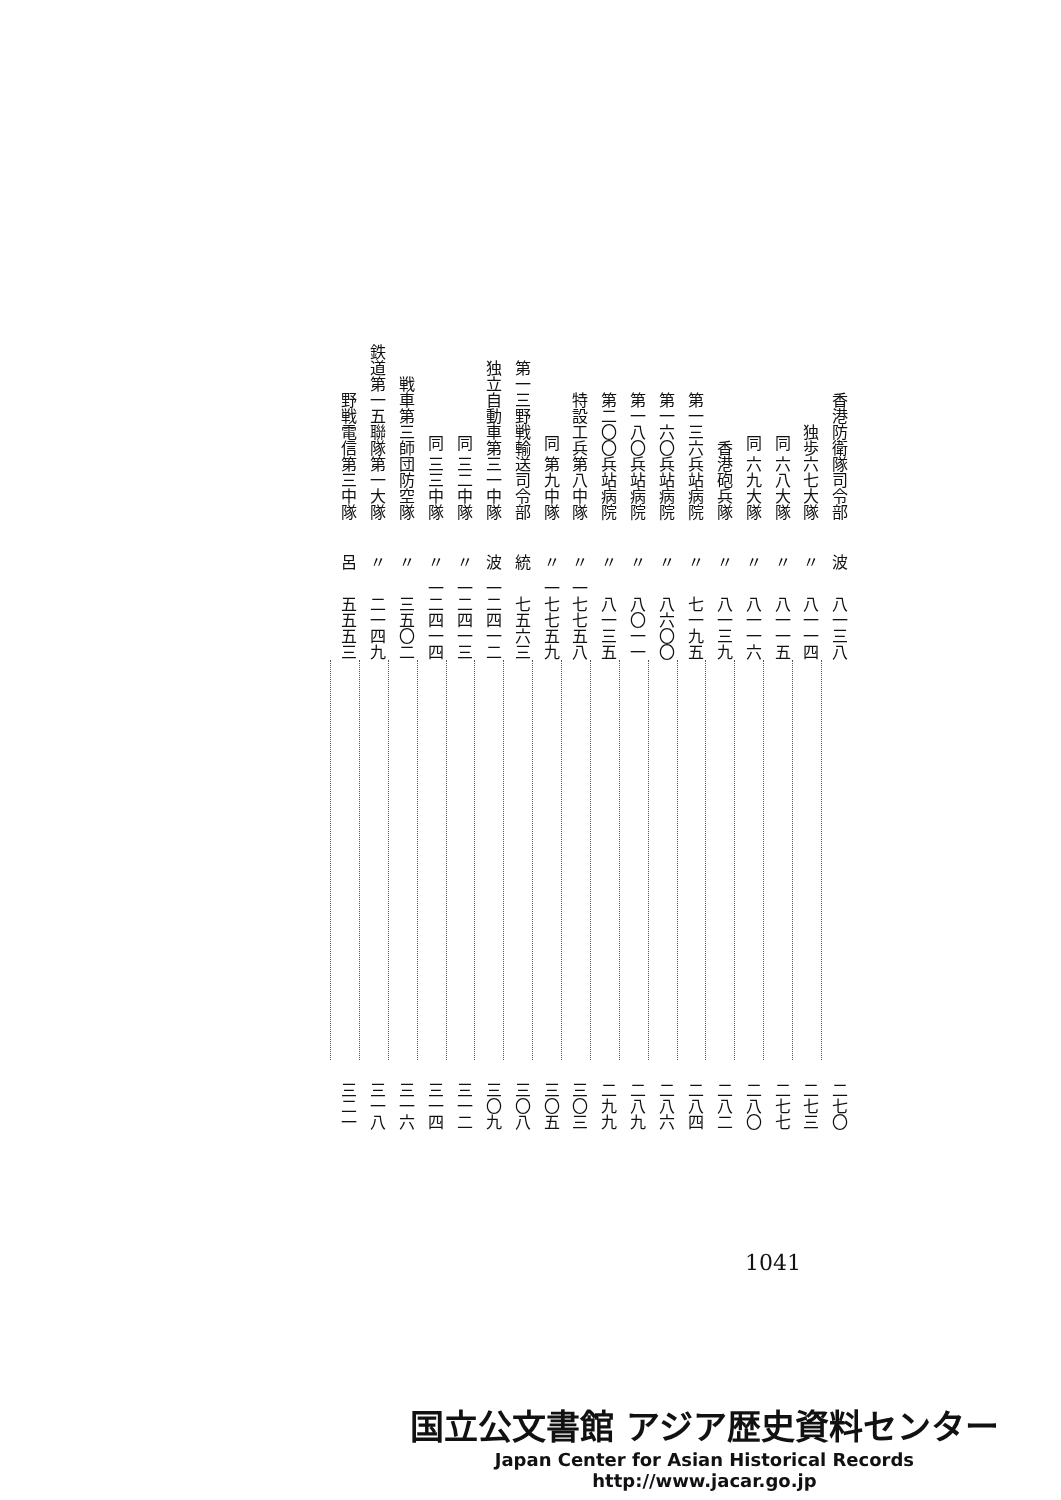| 香港防衛隊司令部 | 独歩六七大隊 | 同 六八大隊 | 同 六九大隊 | 香港砲兵隊 | 第一三六兵站病院 | 第一六〇兵站病院 | 第一八〇兵站病院 | 第二〇〇兵站病院 | 特設工兵第八中隊 | 同 第九中隊 | 第一三野戦輸送司令部 | 独立自動車第三一中隊 | 同 三二中隊 | 同 三三中隊 | 戦車第三師団防空隊 | 鉄道第一五聯隊第一大隊 | 野戦電信第三中隊 |
| 波 | 〃 | 〃 | 〃 | 〃 | 〃 | 〃 | 〃 | 〃 | 〃 | 〃 | 統 | 波 | 〃 | 〃 | 〃 | 〃 | 呂 |
| 八一三八 | 八一一四 | 八一一五 | 八一一六 | 八一三九 | 七一九五 | 八六〇〇 | 八〇一一 | 八一三五 | 一七七五八 | 一七七五九 | 七五六三 | 一二四一二 | 一二四一三 | 一二四一四 | 三五〇二 | 二一四九 | 五五五三 |
| 二七〇 | 二七三 | 二七七 | 二八〇 | 二八二 | 二八四 | 二八六 | 二八九 | 二九九 | 三〇三 | 三〇五 | 三〇八 | 三〇九 | 三一二 | 三一四 | 三一六 | 三一八 | 三二一 |
1041
国立公文書館 アジア歴史資料センター
Japan Center for Asian Historical Records
http://www.jacar.go.jp